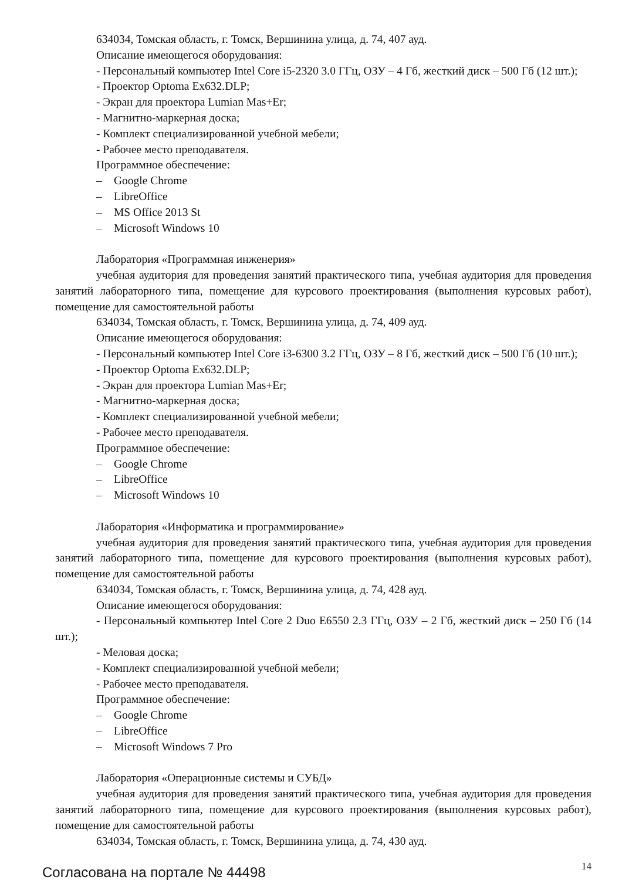634034, Томская область, г. Томск, Вершинина улица, д. 74, 407 ауд.
Описание имеющегося оборудования:
- Персональный компьютер Intel Core i5-2320 3.0 ГГц, ОЗУ – 4 Гб, жесткий диск – 500 Гб (12 шт.);
- Проектор Optoma Ex632.DLP;
- Экран для проектора Lumian Mas+Er;
- Магнитно-маркерная доска;
- Комплект специализированной учебной мебели;
- Рабочее место преподавателя.
Программное обеспечение:
– Google Chrome
– LibreOffice
– MS Office 2013 St
– Microsoft Windows 10
Лаборатория «Программная инженерия»
учебная аудитория для проведения занятий практического типа, учебная аудитория для проведения занятий лабораторного типа, помещение для курсового проектирования (выполнения курсовых работ), помещение для самостоятельной работы
634034, Томская область, г. Томск, Вершинина улица, д. 74, 409 ауд.
Описание имеющегося оборудования:
- Персональный компьютер Intel Core i3-6300 3.2 ГГц, ОЗУ – 8 Гб, жесткий диск – 500 Гб (10 шт.);
- Проектор Optoma Ex632.DLP;
- Экран для проектора Lumian Mas+Er;
- Магнитно-маркерная доска;
- Комплект специализированной учебной мебели;
- Рабочее место преподавателя.
Программное обеспечение:
– Google Chrome
– LibreOffice
– Microsoft Windows 10
Лаборатория «Информатика и программирование»
учебная аудитория для проведения занятий практического типа, учебная аудитория для проведения занятий лабораторного типа, помещение для курсового проектирования (выполнения курсовых работ), помещение для самостоятельной работы
634034, Томская область, г. Томск, Вершинина улица, д. 74, 428 ауд.
Описание имеющегося оборудования:
- Персональный компьютер Intel Core 2 Duo E6550 2.3 ГГц, ОЗУ – 2 Гб, жесткий диск – 250 Гб (14 шт.);
- Меловая доска;
- Комплект специализированной учебной мебели;
- Рабочее место преподавателя.
Программное обеспечение:
– Google Chrome
– LibreOffice
– Microsoft Windows 7 Pro
Лаборатория «Операционные системы и СУБД»
учебная аудитория для проведения занятий практического типа, учебная аудитория для проведения занятий лабораторного типа, помещение для курсового проектирования (выполнения курсовых работ), помещение для самостоятельной работы
634034, Томская область, г. Томск, Вершинина улица, д. 74, 430 ауд.
Согласована на портале № 44498
14